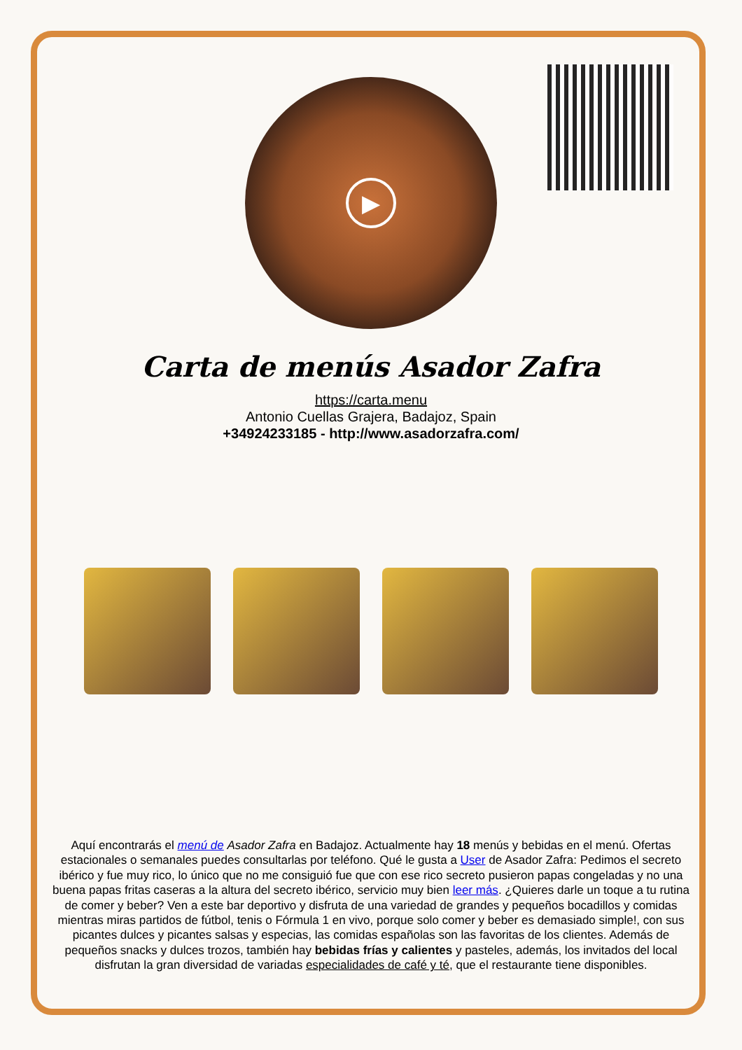▶
Carta de menús Asador Zafra
https://carta.menu
Antonio Cuellas Grajera, Badajoz, Spain
+34924233185 - http://www.asadorzafra.com/
Aquí encontrarás el menú de Asador Zafra en Badajoz. Actualmente hay 18 menús y bebidas en el menú. Ofertas estacionales o semanales puedes consultarlas por teléfono. Qué le gusta a User de Asador Zafra: Pedimos el secreto ibérico y fue muy rico, lo único que no me consiguió fue que con ese rico secreto pusieron papas congeladas y no una buena papas fritas caseras a la altura del secreto ibérico, servicio muy bien leer más. ¿Quieres darle un toque a tu rutina de comer y beber? Ven a este bar deportivo y disfruta de una variedad de grandes y pequeños bocadillos y comidas mientras miras partidos de fútbol, tenis o Fórmula 1 en vivo, porque solo comer y beber es demasiado simple!, con sus picantes dulces y picantes salsas y especias, las comidas españolas son las favoritas de los clientes. Además de pequeños snacks y dulces trozos, también hay bebidas frías y calientes y pasteles, además, los invitados del local disfrutan la gran diversidad de variadas especialidades de café y té, que el restaurante tiene disponibles.